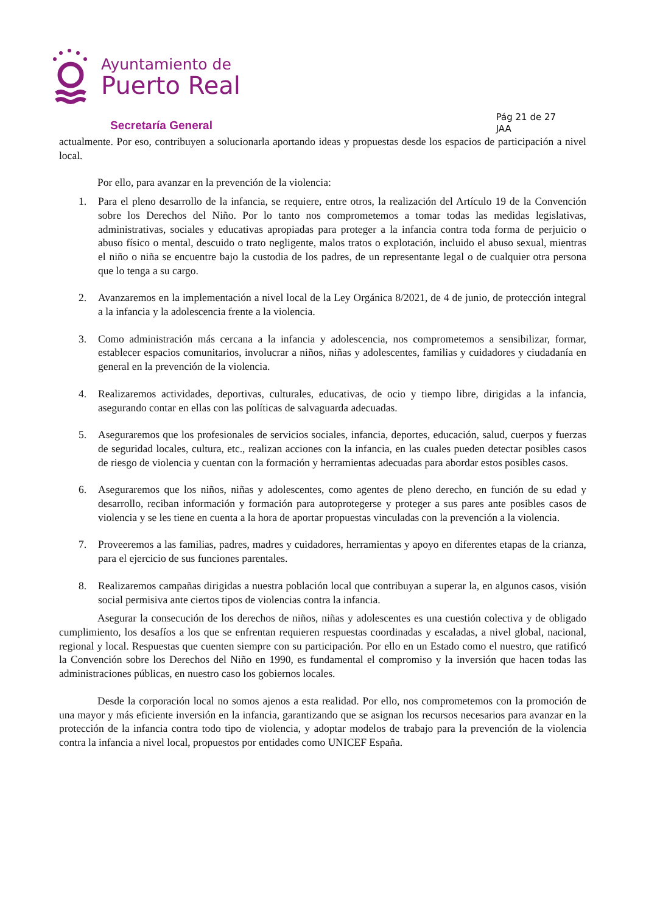Ayuntamiento de
Puerto Real
Secretaría General
Pág 21 de 27
JAA
actualmente. Por eso, contribuyen a solucionarla aportando ideas y propuestas desde los espacios de participación a nivel local.
Por ello, para avanzar en la prevención de la violencia:
1. Para el pleno desarrollo de la infancia, se requiere, entre otros, la realización del Artículo 19 de la Convención sobre los Derechos del Niño. Por lo tanto nos comprometemos a tomar todas las medidas legislativas, administrativas, sociales y educativas apropiadas para proteger a la infancia contra toda forma de perjuicio o abuso físico o mental, descuido o trato negligente, malos tratos o explotación, incluido el abuso sexual, mientras el niño o niña se encuentre bajo la custodia de los padres, de un representante legal o de cualquier otra persona que lo tenga a su cargo.
2. Avanzaremos en la implementación a nivel local de la Ley Orgánica 8/2021, de 4 de junio, de protección integral a la infancia y la adolescencia frente a la violencia.
3. Como administración más cercana a la infancia y adolescencia, nos comprometemos a sensibilizar, formar, establecer espacios comunitarios, involucrar a niños, niñas y adolescentes, familias y cuidadores y ciudadanía en general en la prevención de la violencia.
4. Realizaremos actividades, deportivas, culturales, educativas, de ocio y tiempo libre, dirigidas a la infancia, asegurando contar en ellas con las políticas de salvaguarda adecuadas.
5. Aseguraremos que los profesionales de servicios sociales, infancia, deportes, educación, salud, cuerpos y fuerzas de seguridad locales, cultura, etc., realizan acciones con la infancia, en las cuales pueden detectar posibles casos de riesgo de violencia y cuentan con la formación y herramientas adecuadas para abordar estos posibles casos.
6. Aseguraremos que los niños, niñas y adolescentes, como agentes de pleno derecho, en función de su edad y desarrollo, reciban información y formación para autoprotegerse y proteger a sus pares ante posibles casos de violencia y se les tiene en cuenta a la hora de aportar propuestas vinculadas con la prevención a la violencia.
7. Proveeremos a las familias, padres, madres y cuidadores, herramientas y apoyo en diferentes etapas de la crianza, para el ejercicio de sus funciones parentales.
8. Realizaremos campañas dirigidas a nuestra población local que contribuyan a superar la, en algunos casos, visión social permisiva ante ciertos tipos de violencias contra la infancia.
Asegurar la consecución de los derechos de niños, niñas y adolescentes es una cuestión colectiva y de obligado cumplimiento, los desafíos a los que se enfrentan requieren respuestas coordinadas y escaladas, a nivel global, nacional, regional y local. Respuestas que cuenten siempre con su participación. Por ello en un Estado como el nuestro, que ratificó la Convención sobre los Derechos del Niño en 1990, es fundamental el compromiso y la inversión que hacen todas las administraciones públicas, en nuestro caso los gobiernos locales.
Desde la corporación local no somos ajenos a esta realidad. Por ello, nos comprometemos con la promoción de una mayor y más eficiente inversión en la infancia, garantizando que se asignan los recursos necesarios para avanzar en la protección de la infancia contra todo tipo de violencia, y adoptar modelos de trabajo para la prevención de la violencia contra la infancia a nivel local, propuestos por entidades como UNICEF España.